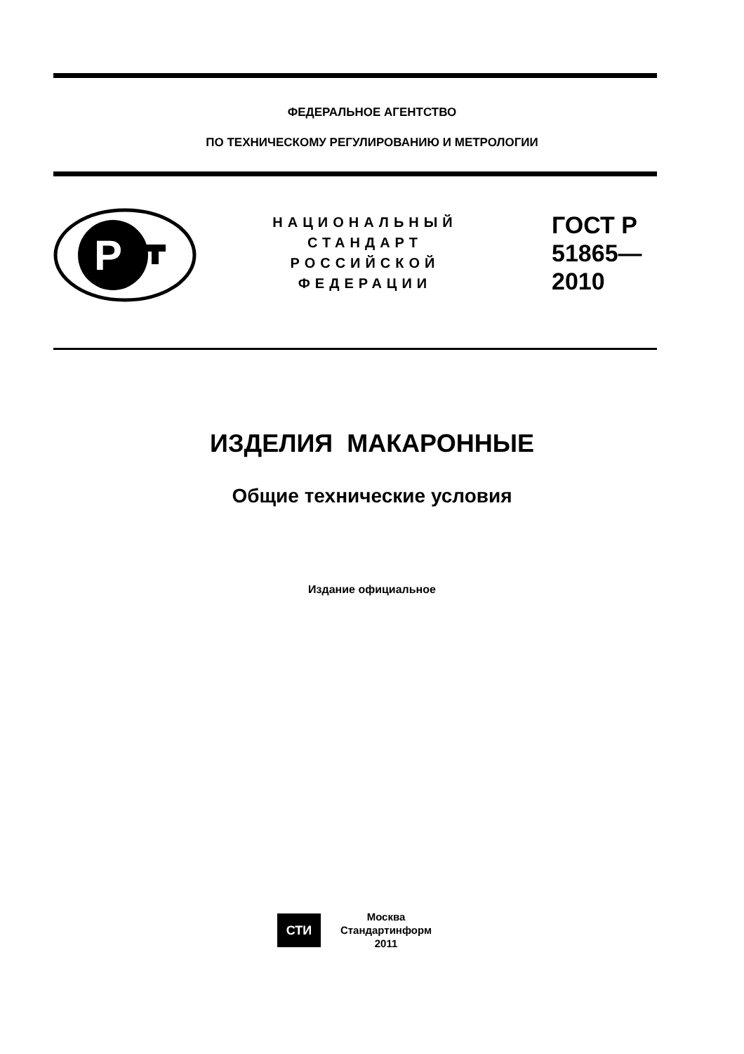ФЕДЕРАЛЬНОЕ АГЕНТСТВО
ПО ТЕХНИЧЕСКОМУ РЕГУЛИРОВАНИЮ И МЕТРОЛОГИИ
P
НАЦИОНАЛЬНЫЙ
СТАНДАРТ
РОССИЙСКОЙ
ФЕДЕРАЦИИ
ГОСТ Р
51865—
2010
ИЗДЕЛИЯ МАКАРОННЫЕ
Общие технические условия
Издание официальное
СТИ
Москва
Стандартинформ
2011